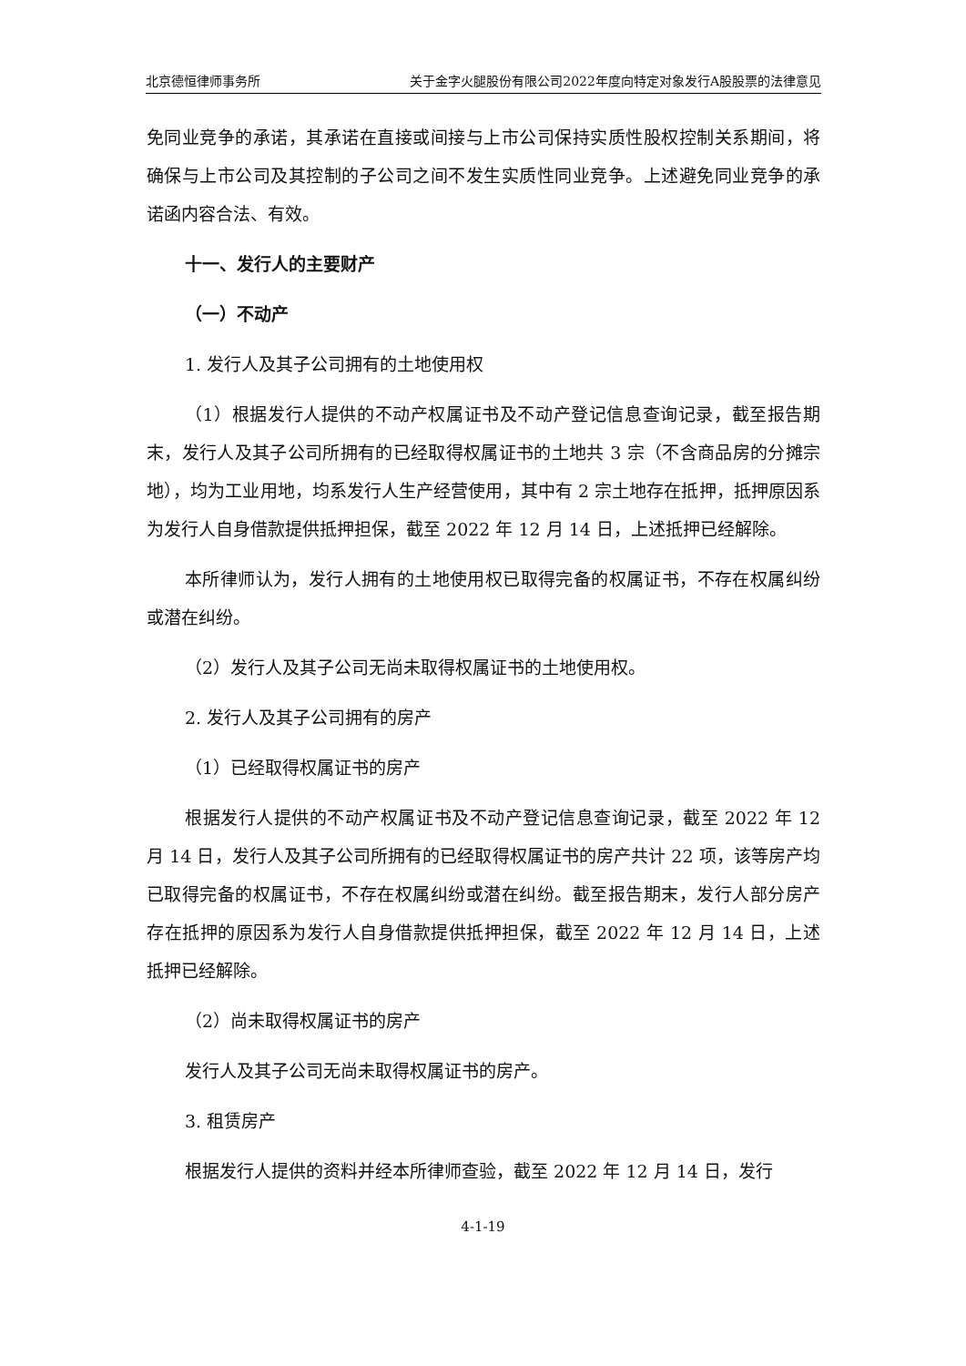北京德恒律师事务所 关于金字火腿股份有限公司2022年度向特定对象发行A股股票的法律意见
免同业竞争的承诺，其承诺在直接或间接与上市公司保持实质性股权控制关系期间，将确保与上市公司及其控制的子公司之间不发生实质性同业竞争。上述避免同业竞争的承诺函内容合法、有效。
十一、发行人的主要财产
（一）不动产
1. 发行人及其子公司拥有的土地使用权
（1）根据发行人提供的不动产权属证书及不动产登记信息查询记录，截至报告期末，发行人及其子公司所拥有的已经取得权属证书的土地共 3 宗（不含商品房的分摊宗地），均为工业用地，均系发行人生产经营使用，其中有 2 宗土地存在抵押，抵押原因系为发行人自身借款提供抵押担保，截至 2022 年 12 月 14 日，上述抵押已经解除。
本所律师认为，发行人拥有的土地使用权已取得完备的权属证书，不存在权属纠纷或潜在纠纷。
（2）发行人及其子公司无尚未取得权属证书的土地使用权。
2. 发行人及其子公司拥有的房产
（1）已经取得权属证书的房产
根据发行人提供的不动产权属证书及不动产登记信息查询记录，截至 2022 年 12 月 14 日，发行人及其子公司所拥有的已经取得权属证书的房产共计 22 项，该等房产均已取得完备的权属证书，不存在权属纠纷或潜在纠纷。截至报告期末，发行人部分房产存在抵押的原因系为发行人自身借款提供抵押担保，截至 2022 年 12 月 14 日，上述抵押已经解除。
（2）尚未取得权属证书的房产
发行人及其子公司无尚未取得权属证书的房产。
3. 租赁房产
根据发行人提供的资料并经本所律师查验，截至 2022 年 12 月 14 日，发行
4-1-19